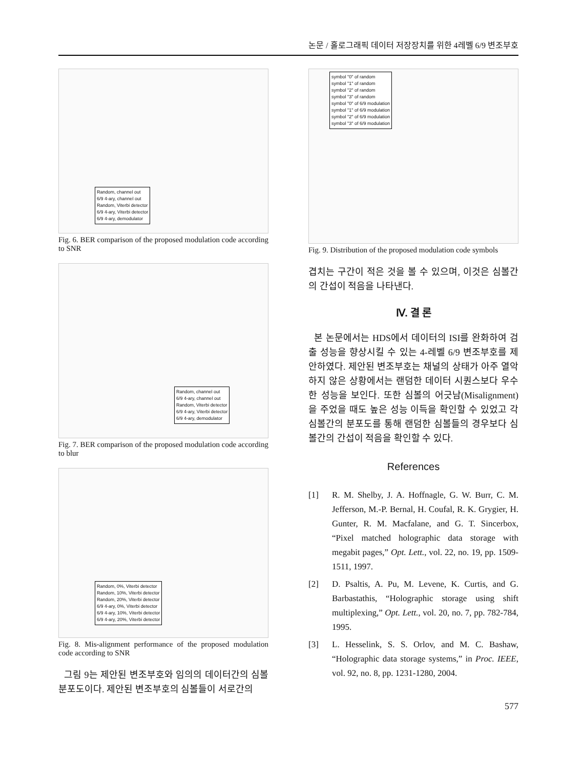논문 / 홀로그래픽 데이터 저장장치를 위한 4레벨 6/9 변조부호
Random, channel out
6/9 4-ary, channel out
Random, Viterbi detector
6/9 4-ary, Viterbi detector
6/9 4-ary, demodulator
Fig. 6. BER comparison of the proposed modulation code according to SNR
Random, channel out
6/9 4-ary, channel out
Random, Viterbi detector
6/9 4-ary, Viterbi detector
6/9 4-ary, demodulator
Fig. 7. BER comparison of the proposed modulation code according to blur
Random, 0%, Viterbi detector
Random, 10%, Viterbi detector
Random, 20%, Viterbi detector
6/9 4-ary, 0%, Viterbi detector
6/9 4-ary, 10%, Viterbi detector
6/9 4-ary, 20%, Viterbi detector
Fig. 8. Mis-alignment performance of the proposed modulation code according to SNR
그림 9는 제안된 변조부호와 임의의 데이터간의 심볼 분포도이다. 제안된 변조부호의 심볼들이 서로간의
symbol "0" of random
symbol "1" of random
symbol "2" of random
symbol "3" of random
symbol "0" of 6/9 modulation
symbol "1" of 6/9 modulation
symbol "2" of 6/9 modulation
symbol "3" of 6/9 modulation
Fig. 9. Distribution of the proposed modulation code symbols
겹치는 구간이 적은 것을 볼 수 있으며, 이것은 심볼간의 간섭이 적음을 나타낸다.
Ⅳ. 결 론
본 논문에서는 HDS에서 데이터의 ISI를 완화하여 검출 성능을 향상시킬 수 있는 4-레벨 6/9 변조부호를 제안하였다. 제안된 변조부호는 채널의 상태가 아주 열악하지 않은 상황에서는 랜덤한 데이터 시퀀스보다 우수한 성능을 보인다. 또한 심볼의 어긋남(Misalignment)을 주었을 때도 높은 성능 이득을 확인할 수 있었고 각 심볼간의 분포도를 통해 랜덤한 심볼들의 경우보다 심볼간의 간섭이 적음을 확인할 수 있다.
References
[1] R. M. Shelby, J. A. Hoffnagle, G. W. Burr, C. M. Jefferson, M.-P. Bernal, H. Coufal, R. K. Grygier, H. Gunter, R. M. Macfalane, and G. T. Sincerbox, “Pixel matched holographic data storage with megabit pages,” Opt. Lett., vol. 22, no. 19, pp. 1509-1511, 1997.
[2] D. Psaltis, A. Pu, M. Levene, K. Curtis, and G. Barbastathis, “Holographic storage using shift multiplexing,” Opt. Lett., vol. 20, no. 7, pp. 782-784, 1995.
[3] L. Hesselink, S. S. Orlov, and M. C. Bashaw, “Holographic data storage systems,” in Proc. IEEE, vol. 92, no. 8, pp. 1231-1280, 2004.
577